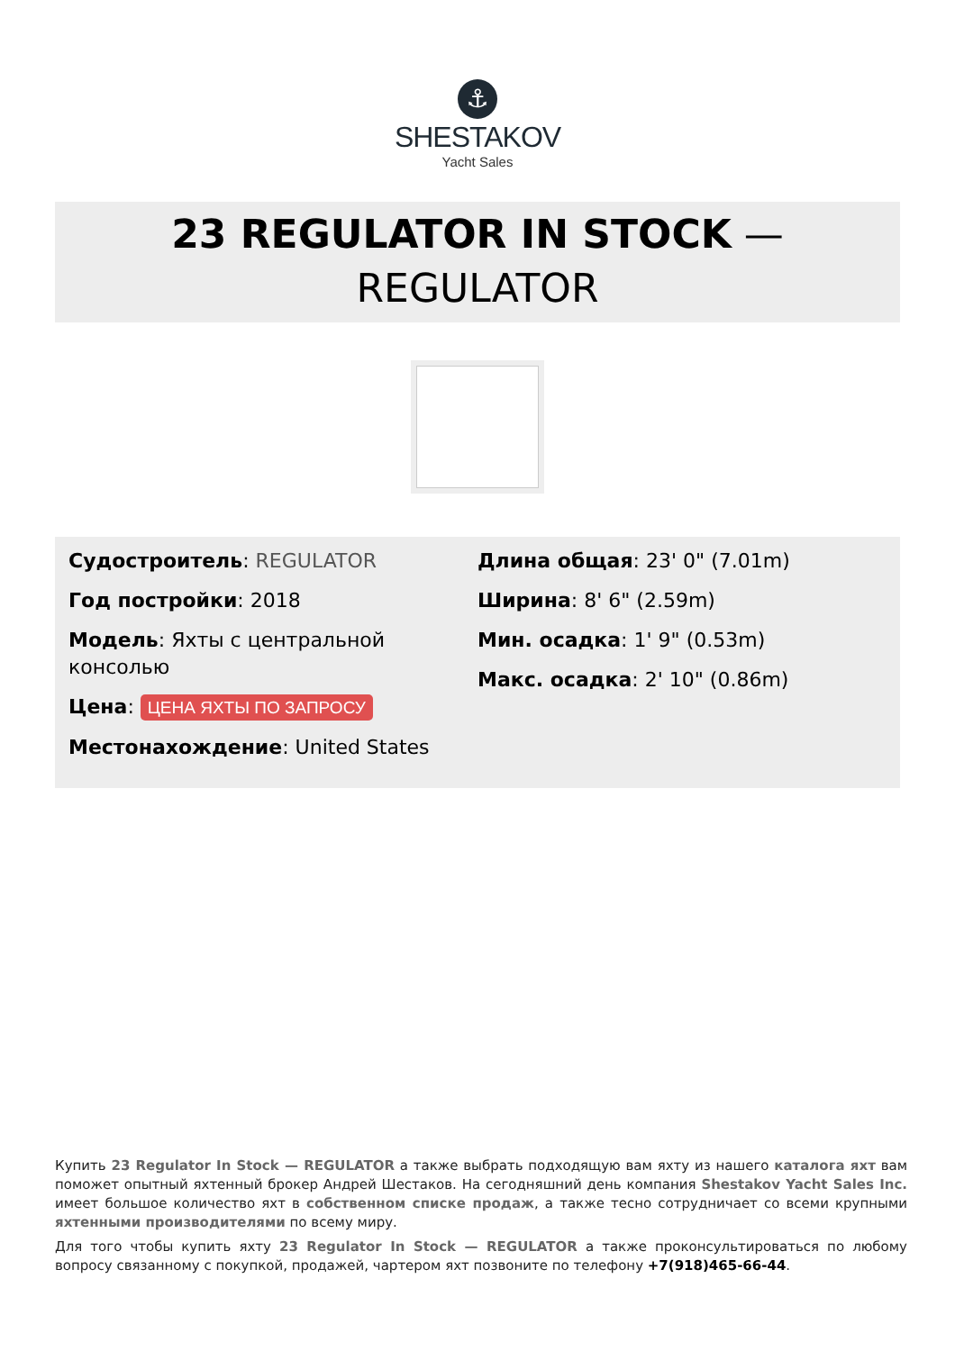⚓
SHESTAKOV
Yacht Sales
23 REGULATOR IN STOCK —
REGULATOR
Судостроитель: REGULATOR
Год постройки: 2018
Модель: Яхты с центральной консолью
Цена: ЦЕНА ЯХТЫ ПО ЗАПРОСУ
Местонахождение: United States
Длина общая: 23' 0" (7.01m)
Ширина: 8' 6" (2.59m)
Мин. осадка: 1' 9" (0.53m)
Макс. осадка: 2' 10" (0.86m)
Купить 23 Regulator In Stock — REGULATOR а также выбрать подходящую вам яхту из нашего каталога яхт вам поможет опытный яхтенный брокер Андрей Шестаков. На сегодняшний день компания Shestakov Yacht Sales Inc. имеет большое количество яхт в собственном списке продаж, а также тесно сотрудничает со всеми крупными яхтенными производителями по всему миру.
Для того чтобы купить яхту 23 Regulator In Stock — REGULATOR а также проконсультироваться по любому вопросу связанному с покупкой, продажей, чартером яхт позвоните по телефону +7(918)465-66-44.